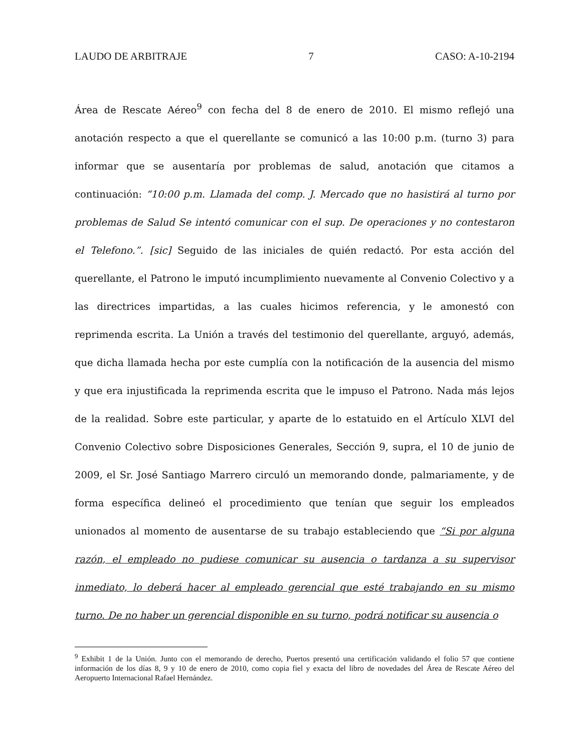LAUDO DE ARBITRAJE 7 CASO: A-10-2194
Área de Rescate Aéreo<sup>9</sup> con fecha del 8 de enero de 2010. El mismo reflejó una anotación respecto a que el querellante se comunicó a las 10:00 p.m. (turno 3) para informar que se ausentaría por problemas de salud, anotación que citamos a continuación: “10:00 p.m. Llamada del comp. J. Mercado que no hasistirá al turno por problemas de Salud Se intentó comunicar con el sup. De operaciones y no contestaron el Telefono.”. [sic] Seguido de las iniciales de quién redactó. Por esta acción del querellante, el Patrono le imputó incumplimiento nuevamente al Convenio Colectivo y a las directrices impartidas, a las cuales hicimos referencia, y le amonestó con reprimenda escrita. La Unión a través del testimonio del querellante, arguyó, además, que dicha llamada hecha por este cumplía con la notificación de la ausencia del mismo y que era injustificada la reprimenda escrita que le impuso el Patrono. Nada más lejos de la realidad. Sobre este particular, y aparte de lo estatuido en el Artículo XLVI del Convenio Colectivo sobre Disposiciones Generales, Sección 9, supra, el 10 de junio de 2009, el Sr. José Santiago Marrero circuló un memorando donde, palmariamente, y de forma específica delineó el procedimiento que tenían que seguir los empleados unionados al momento de ausentarse de su trabajo estableciendo que “Si por alguna razón, el empleado no pudiese comunicar su ausencia o tardanza a su supervisor inmediato, lo deberá hacer al empleado gerencial que esté trabajando en su mismo turno. De no haber un gerencial disponible en su turno, podrá notificar su ausencia o
<sup>9</sup> Exhibit 1 de la Unión. Junto con el memorando de derecho, Puertos presentó una certificación validando el folio 57 que contiene información de los días 8, 9 y 10 de enero de 2010, como copia fiel y exacta del libro de novedades del Área de Rescate Aéreo del Aeropuerto Internacional Rafael Hernández.